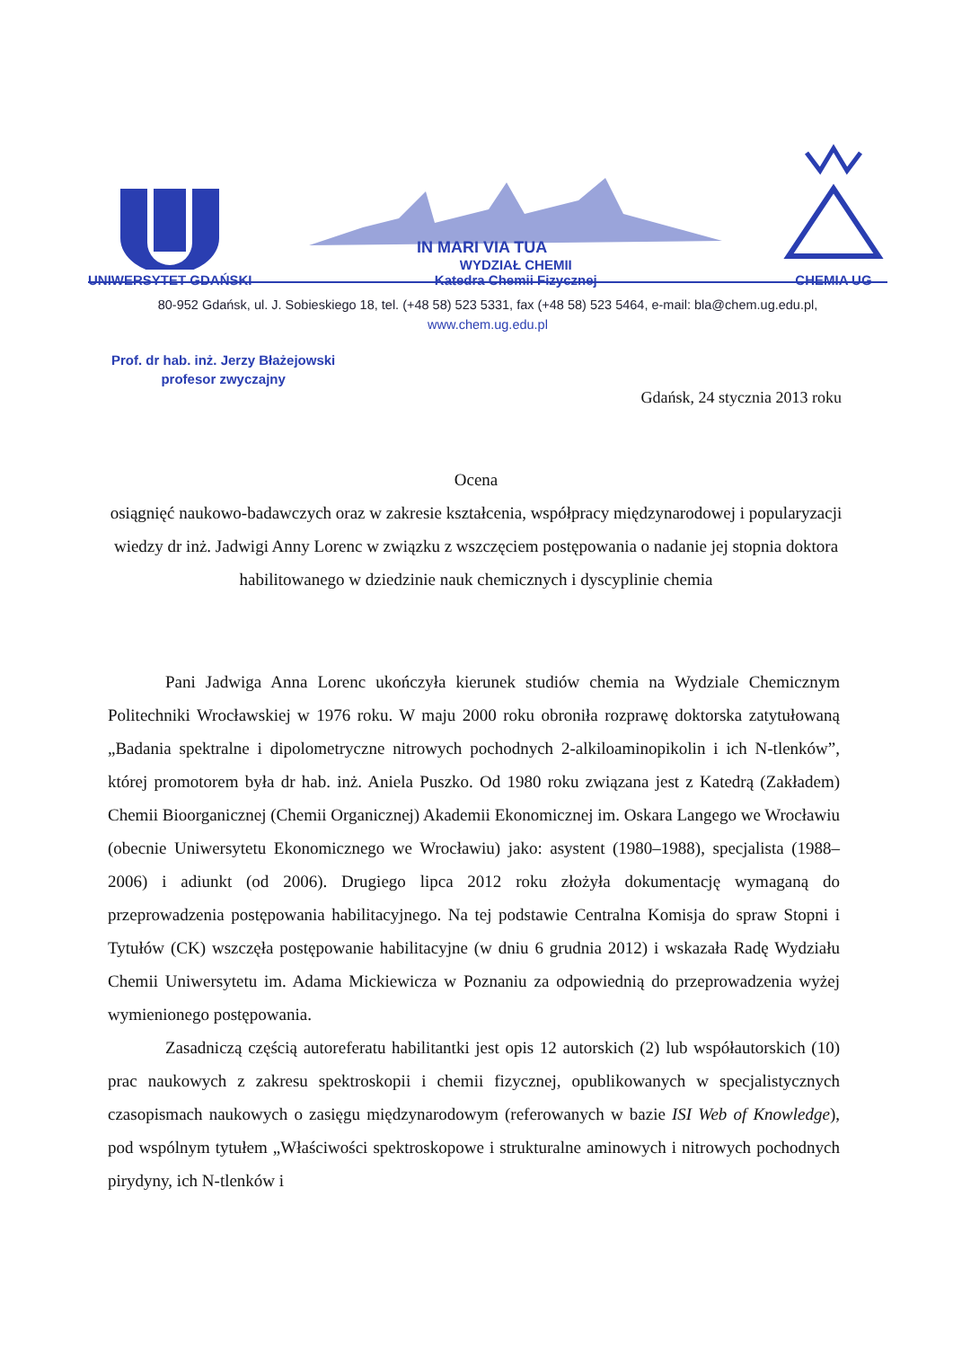UNIWERSYTET GDAŃSKI
IN MARI VIA TUA
WYDZIAŁ CHEMII
Katedra Chemii Fizycznej
CHEMIA UG
80-952 Gdańsk, ul. J. Sobieskiego 18, tel. (+48 58) 523 5331, fax (+48 58) 523 5464, e-mail: bla@chem.ug.edu.pl,
www.chem.ug.edu.pl
Prof. dr hab. inż. Jerzy Błażejowski
profesor zwyczajny
Gdańsk, 24 stycznia 2013 roku
Ocena
osiągnięć naukowo-badawczych oraz w zakresie kształcenia, współpracy międzynarodowej i popularyzacji wiedzy dr inż. Jadwigi Anny Lorenc w związku z wszczęciem postępowania o nadanie jej stopnia doktora habilitowanego w dziedzinie nauk chemicznych i dyscyplinie chemia
Pani Jadwiga Anna Lorenc ukończyła kierunek studiów chemia na Wydziale Chemicznym Politechniki Wrocławskiej w 1976 roku. W maju 2000 roku obroniła rozprawę doktorska zatytułowaną „Badania spektralne i dipolometryczne nitrowych pochodnych 2-alkiloaminopikolin i ich N-tlenków”, której promotorem była dr hab. inż. Aniela Puszko. Od 1980 roku związana jest z Katedrą (Zakładem) Chemii Bioorganicznej (Chemii Organicznej) Akademii Ekonomicznej im. Oskara Langego we Wrocławiu (obecnie Uniwersytetu Ekonomicznego we Wrocławiu) jako: asystent (1980–1988), specjalista (1988–2006) i adiunkt (od 2006). Drugiego lipca 2012 roku złożyła dokumentację wymaganą do przeprowadzenia postępowania habilitacyjnego. Na tej podstawie Centralna Komisja do spraw Stopni i Tytułów (CK) wszczęła postępowanie habilitacyjne (w dniu 6 grudnia 2012) i wskazała Radę Wydziału Chemii Uniwersytetu im. Adama Mickiewicza w Poznaniu za odpowiednią do przeprowadzenia wyżej wymienionego postępowania.
Zasadniczą częścią autoreferatu habilitantki jest opis 12 autorskich (2) lub współautorskich (10) prac naukowych z zakresu spektroskopii i chemii fizycznej, opublikowanych w specjalistycznych czasopismach naukowych o zasięgu międzynarodowym (referowanych w bazie ISI Web of Knowledge), pod wspólnym tytułem „Właściwości spektroskopowe i strukturalne aminowych i nitrowych pochodnych pirydyny, ich N-tlenków i